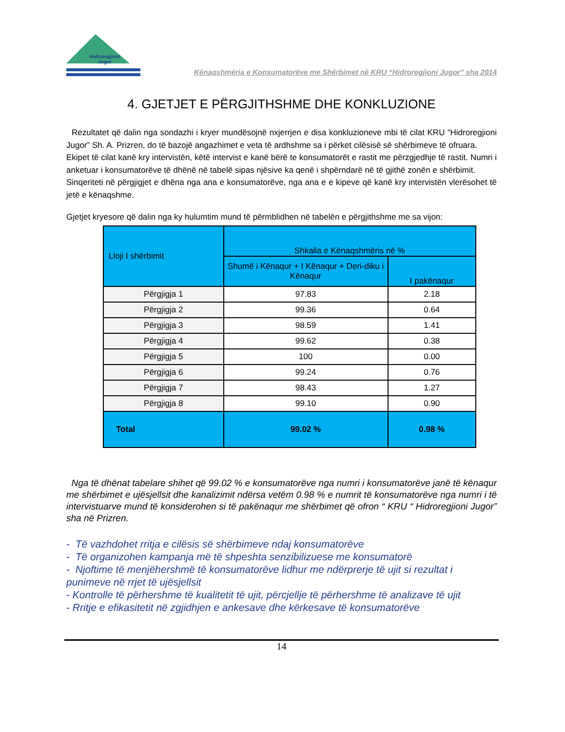Hidroregjioni
Jugor
Kënaqshmëria e Konsumatorëve me Shërbimet në KRU “Hidroregjioni Jugor” sha 2014
4. GJETJET E PËRGJITHSHME DHE KONKLUZIONE
Rezultatet që dalin nga sondazhi i kryer mundësojnë nxjerrjen e disa konkluzioneve mbi të cilat KRU “Hidroregjioni Jugor” Sh. A. Prizren, do të bazojë angazhimet e veta të ardhshme sa i përket cilësisë së shërbimeve të ofruara.
Ekipet të cilat kanë kry intervistën, këtë intervist e kanë bërë te konsumatorët e rastit me përzgjedhje të rastit. Numri i anketuar i konsumatorëve të dhënë në tabelë sipas njësive ka qenë i shpërndarë në të gjithë zonën e shërbimit.
Sinqeriteti në përgjigjet e dhëna nga ana e konsumatorëve, nga ana e e kipeve që kanë kry intervistën vlerësohet të jetë e kënaqshme.
Gjetjet kryesore që dalin nga ky hulumtim mund të përmblidhen në tabelën e përgjithshme me sa vijon:
| Lloji I shërbimit | Shkalla e Kënaqshmëris në % | |
| --- | --- | --- |
| | Shumë i Kënaqur + I Kënaqur + Deri-diku i Kënaqur | I pakënaqur |
| Përgjigja 1 | 97.83 | 2.18 |
| Përgjigja 2 | 99.36 | 0.64 |
| Përgjigja 3 | 98.59 | 1.41 |
| Përgjigja 4 | 99.62 | 0.38 |
| Përgjigja 5 | 100 | 0.00 |
| Përgjigja 6 | 99.24 | 0.76 |
| Përgjigja 7 | 98.43 | 1.27 |
| Përgjigja 8 | 99.10 | 0.90 |
| Total | 99.02 % | 0.98 % |
Nga të dhënat tabelare shihet që 99.02 % e konsumatorëve nga numri i konsumatorëve janë të kënaqur me shërbimet e ujësjellsit dhe kanalizimit ndërsa vetëm 0.98 % e numrit të konsumatorëve nga numri i të intervistuarve mund të konsiderohen si të pakënaqur me shërbimet që ofron “ KRU “ Hidroregjioni Jugor” sha në Prizren.
- Të vazhdohet rritja e cilësis së shërbimeve ndaj konsumatorëve
- Të organizohen kampanja më të shpeshta senzibilizuese me konsumatorë
- Njoftime të menjëhershmë të konsumatorëve lidhur me ndërprerje të ujit si rezultat i punimeve në rrjet të ujësjellsit
- Kontrolle të përhershme të kualitetit të ujit, përcjellje të përhershme të analizave të ujit
- Rritje e efikasitetit në zgjidhjen e ankesave dhe kërkesave të konsumatorëve
14